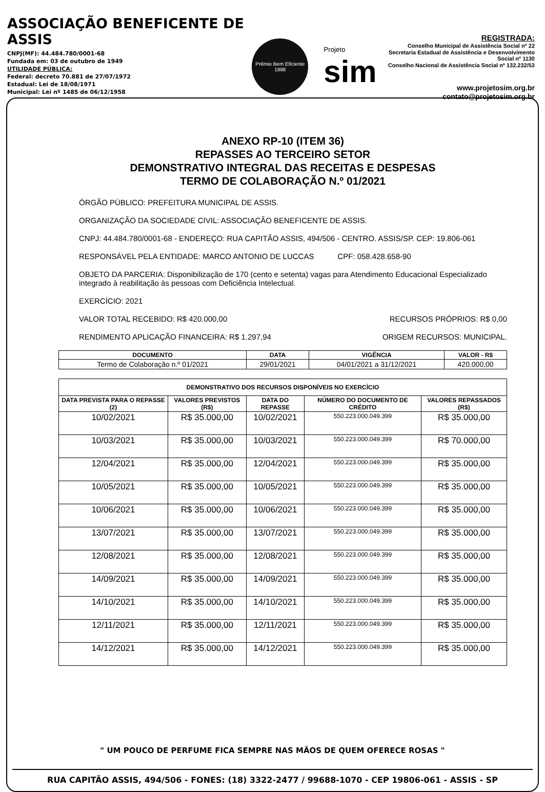ASSOCIAÇÃO BENEFICENTE DE ASSIS
CNPJ(MF): 44.484.780/0001-68
Fundada em: 03 de outubro de 1949
UTILIDADE PÚBLICA:
Federal: decreto 70.881 de 27/07/1972
Estadual: Lei de 18/08/1971
Municipal: Lei nº 1485 de 06/12/1958
Prêmio Bem Eficiente
1998
Projeto
sim
REGISTRADA:
Conselho Municipal de Assistência Social nº 22
Secretaria Estadual de Assistência e Desenvolvimento Social nº 1130
Conselho Nacional de Assistência Social nº 132.232/53
www.projetosim.org.br
contato@projetosim.org.br
ANEXO RP-10 (ITEM 36)
REPASSES AO TERCEIRO SETOR
DEMONSTRATIVO INTEGRAL DAS RECEITAS E DESPESAS
TERMO DE COLABORAÇÃO N.º 01/2021
ÓRGÃO PÚBLICO: PREFEITURA MUNICIPAL DE ASSIS.
ORGANIZAÇÃO DA SOCIEDADE CIVIL: ASSOCIAÇÃO BENEFICENTE DE ASSIS.
CNPJ: 44.484.780/0001-68 - ENDEREÇO: RUA CAPITÃO ASSIS, 494/506 - CENTRO. ASSIS/SP. CEP: 19.806-061
RESPONSÁVEL PELA ENTIDADE: MARCO ANTONIO DE LUCCAS CPF: 058.428.658-90
OBJETO DA PARCERIA: Disponibilização de 170 (cento e setenta) vagas para Atendimento Educacional Especializado integrado à reabilitação às pessoas com Deficiência Intelectual.
EXERCÍCIO: 2021
VALOR TOTAL RECEBIDO: R$ 420.000,00 RECURSOS PRÓPRIOS: R$ 0,00
RENDIMENTO APLICAÇÃO FINANCEIRA: R$ 1.297,94 ORIGEM RECURSOS: MUNICIPAL.
| DOCUMENTO | DATA | VIGÊNCIA | VALOR - R$ |
| --- | --- | --- | --- |
| Termo de Colaboração n.º 01/2021 | 29/01/2021 | 04/01/2021 a 31/12/2021 | 420.000,00 |
| DEMONSTRATIVO DOS RECURSOS DISPONÍVEIS NO EXERCÍCIO | | | | |
| --- | --- | --- | --- | --- |
| DATA PREVISTA PARA O REPASSE (2) | VALORES PREVISTOS (R$) | DATA DO REPASSE | NÚMERO DO DOCUMENTO DE CRÉDITO | VALORES REPASSADOS (R$) |
| 10/02/2021 | R$ 35.000,00 | 10/02/2021 | 550.223.000.049.399 | R$ 35.000,00 |
| 10/03/2021 | R$ 35.000,00 | 10/03/2021 | 550.223.000.049.399 | R$ 70.000,00 |
| 12/04/2021 | R$ 35.000,00 | 12/04/2021 | 550.223.000.049.399 | R$ 35.000,00 |
| 10/05/2021 | R$ 35.000,00 | 10/05/2021 | 550.223.000.049.399 | R$ 35.000,00 |
| 10/06/2021 | R$ 35.000,00 | 10/06/2021 | 550.223.000.049.399 | R$ 35.000,00 |
| 13/07/2021 | R$ 35.000,00 | 13/07/2021 | 550.223.000.049.399 | R$ 35.000,00 |
| 12/08/2021 | R$ 35.000,00 | 12/08/2021 | 550.223.000.049.399 | R$ 35.000,00 |
| 14/09/2021 | R$ 35.000,00 | 14/09/2021 | 550.223.000.049.399 | R$ 35.000,00 |
| 14/10/2021 | R$ 35.000,00 | 14/10/2021 | 550.223.000.049.399 | R$ 35.000,00 |
| 12/11/2021 | R$ 35.000,00 | 12/11/2021 | 550.223.000.049.399 | R$ 35.000,00 |
| 14/12/2021 | R$ 35.000,00 | 14/12/2021 | 550.223.000.049.399 | R$ 35.000,00 |
" UM POUCO DE PERFUME FICA SEMPRE NAS MÃOS DE QUEM OFERECE ROSAS "
RUA CAPITÃO ASSIS, 494/506 - FONES: (18) 3322-2477 / 99688-1070 - CEP 19806-061 - ASSIS - SP